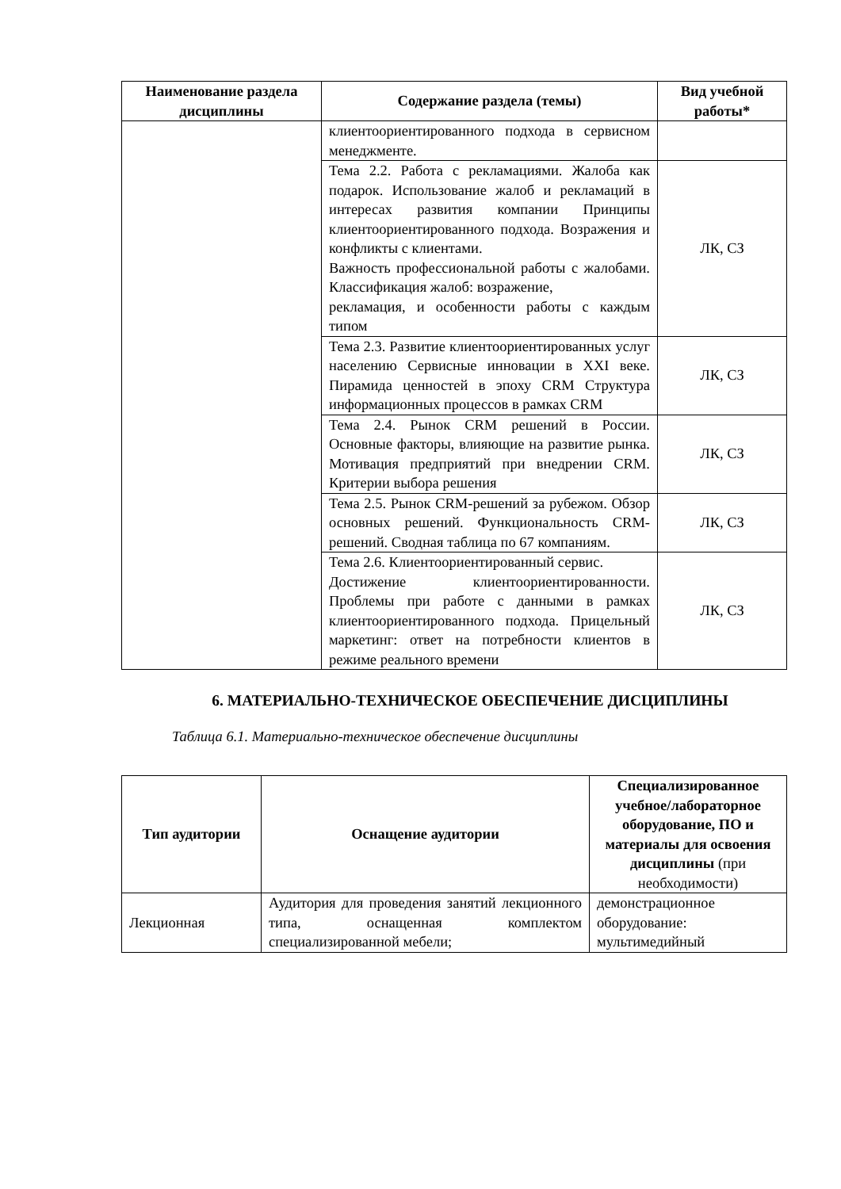| Наименование раздела дисциплины | Содержание раздела (темы) | Вид учебной работы* |
| --- | --- | --- |
| | клиентоориентированного подхода в сервисном менеджменте. | |
| | Тема 2.2. Работа с рекламациями. Жалоба как подарок. Использование жалоб и рекламаций в интересах развития компании Принципы клиентоориентированного подхода. Возражения и конфликты с клиентами. Важность профессиональной работы с жалобами. Классификация жалоб: возражение, рекламация, и особенности работы с каждым типом | ЛК, СЗ |
| | Тема 2.3. Развитие клиентоориентированных услуг населению Сервисные инновации в XXI веке. Пирамида ценностей в эпоху CRM Структура информационных процессов в рамках CRM | ЛК, СЗ |
| | Тема 2.4. Рынок CRM решений в России. Основные факторы, влияющие на развитие рынка. Мотивация предприятий при внедрении CRM. Критерии выбора решения | ЛК, СЗ |
| | Тема 2.5. Рынок CRM-решений за рубежом. Обзор основных решений. Функциональность CRM-решений. Сводная таблица по 67 компаниям. | ЛК, СЗ |
| | Тема 2.6. Клиентоориентированный сервис. Достижение клиентоориентированности. Проблемы при работе с данными в рамках клиентоориентированного подхода. Прицельный маркетинг: ответ на потребности клиентов в режиме реального времени | ЛК, СЗ |
6. МАТЕРИАЛЬНО-ТЕХНИЧЕСКОЕ ОБЕСПЕЧЕНИЕ ДИСЦИПЛИНЫ
Таблица 6.1. Материально-техническое обеспечение дисциплины
| Тип аудитории | Оснащение аудитории | Специализированное учебное/лабораторное оборудование, ПО и материалы для освоения дисциплины (при необходимости) |
| --- | --- | --- |
| Лекционная | Аудитория для проведения занятий лекционного типа, оснащенная комплектом специализированной мебели; | демонстрационное оборудование: мультимедийный |